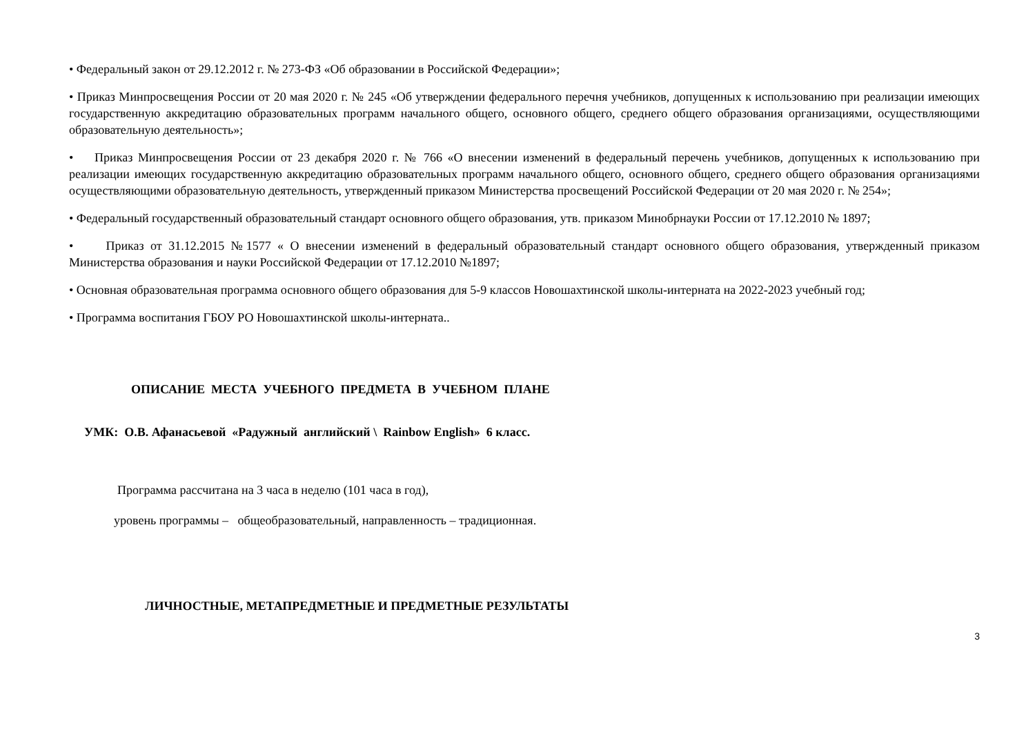• Федеральный закон от 29.12.2012 г. № 273-ФЗ «Об образовании в Российской Федерации»;
• Приказ Минпросвещения России от 20 мая 2020 г. № 245 «Об утверждении федерального перечня учебников, допущенных к использованию при реализации имеющих государственную аккредитацию образовательных программ начального общего, основного общего, среднего общего образования организациями, осуществляющими образовательную деятельность»;
• Приказ Минпросвещения России от 23 декабря 2020 г. № 766 «О внесении изменений в федеральный перечень учебников, допущенных к использованию при реализации имеющих государственную аккредитацию образовательных программ начального общего, основного общего, среднего общего образования организациями осуществляющими образовательную деятельность, утвержденный приказом Министерства просвещений Российской Федерации от 20 мая 2020 г. № 254»;
• Федеральный государственный образовательный стандарт основного общего образования, утв. приказом Минобрнауки России от 17.12.2010 № 1897;
• Приказ от 31.12.2015 №1577 « О внесении изменений в федеральный образовательный стандарт основного общего образования, утвержденный приказом Министерства образования и науки Российской Федерации от 17.12.2010 №1897;
• Основная образовательная программа основного общего образования для 5-9 классов Новошахтинской школы-интерната на 2022-2023 учебный год;
• Программа воспитания ГБОУ РО Новошахтинской школы-интерната..
ОПИСАНИЕ МЕСТА УЧЕБНОГО ПРЕДМЕТА В УЧЕБНОМ ПЛАНЕ
УМК: О.В. Афанасьевой «Радужный английский \ Rainbow English» 6 класс.
Программа рассчитана на 3 часа в неделю (101 часа в год),
уровень программы – общеобразовательный, направленность – традиционная.
ЛИЧНОСТНЫЕ, МЕТАПРЕДМЕТНЫЕ И ПРЕДМЕТНЫЕ РЕЗУЛЬТАТЫ
3